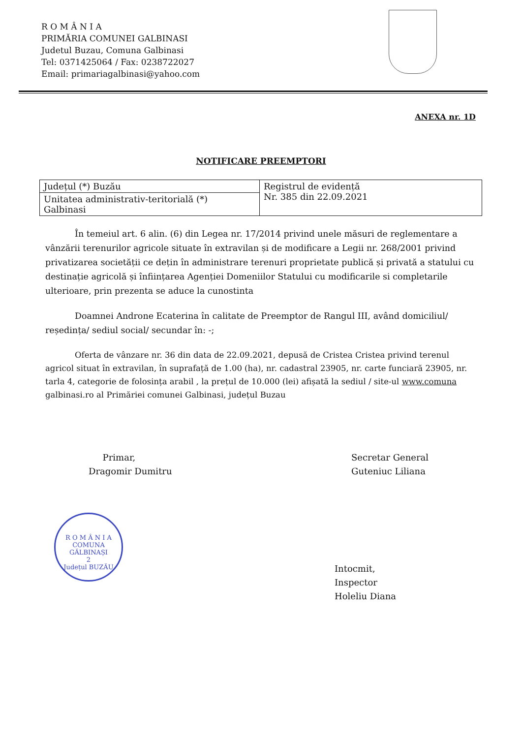R O M Â N I A
PRIMĂRIA COMUNEI GALBINASI
Judetul Buzau, Comuna Galbinasi
Tel: 0371425064 / Fax: 0238722027
Email: primariagalbinasi@yahoo.com
ANEXA nr. 1D
NOTIFICARE PREEMPTORI
| Județul (*) Buzău | Registrul de evidență Nr. 385 din 22.09.2021 |
| Unitatea administrativ-teritorială (*) Galbinasi | |
În temeiul art. 6 alin. (6) din Legea nr. 17/2014 privind unele măsuri de reglementare a vânzării terenurilor agricole situate în extravilan și de modificare a Legii nr. 268/2001 privind privatizarea societății ce dețin în administrare terenuri proprietate publică și privată a statului cu destinație agricolă și înființarea Agenției Domeniilor Statului cu modificarile si completarile ulterioare, prin prezenta se aduce la cunostinta
Doamnei Androne Ecaterina în calitate de Preemptor de Rangul III, având domiciliul/ reședința/ sediul social/ secundar în: -;
Oferta de vânzare nr. 36 din data de 22.09.2021, depusă de Cristea Cristea privind terenul agricol situat în extravilan, în suprafață de 1.00 (ha), nr. cadastral 23905, nr. carte funciară 23905, nr. tarla 4, categorie de folosința arabil , la prețul de 10.000 (lei) afișată la sediul / site-ul www.comuna galbinasi.ro al Primăriei comunei Galbinasi, județul Buzau
Primar,
Dragomir Dumitru
Secretar General
Guteniuc Liliana
R O M Â N I A
COMUNA
GĂLBINAȘI
2
Județul BUZĂU
Intocmit,
Inspector
Holeliu Diana